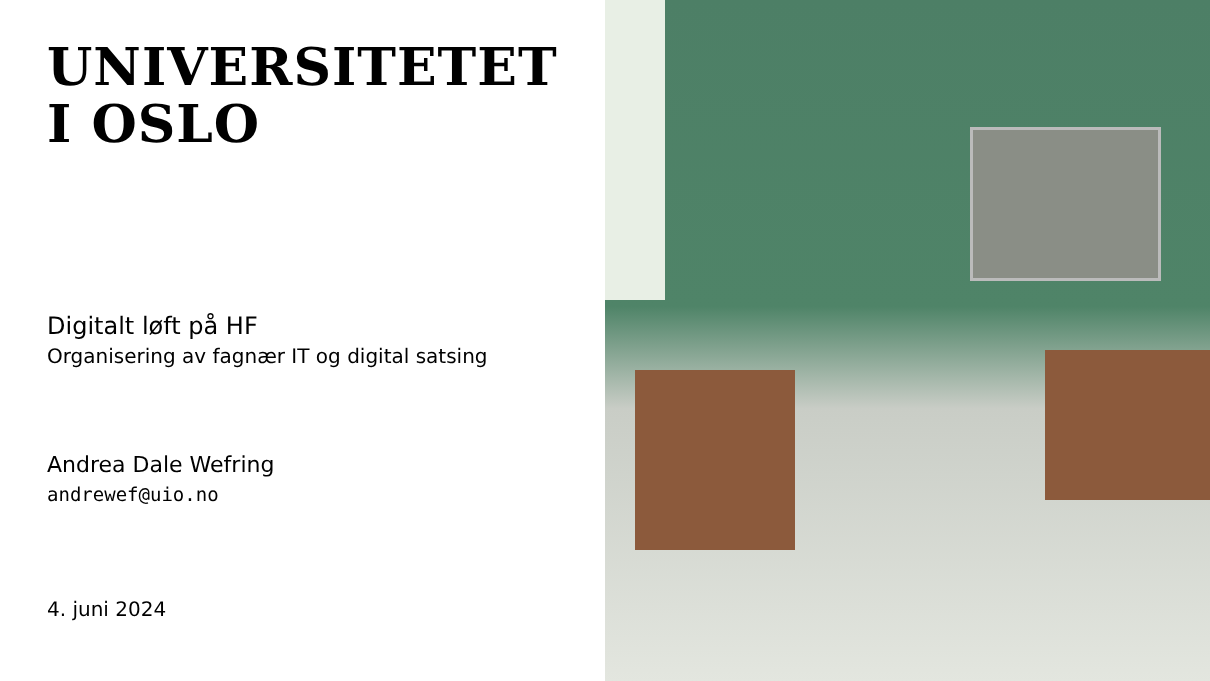UNIVERSITETET
I OSLO
Digitalt løft på HF
Organisering av fagnær IT og digital satsing
Andrea Dale Wefring
andrewef@uio.no
4. juni 2024